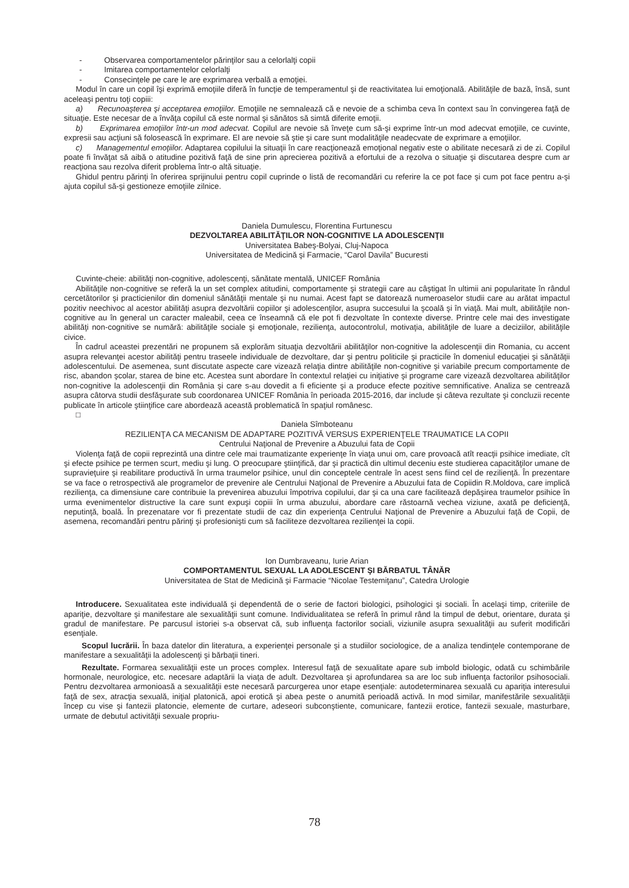- Observarea comportamentelor părinţilor sau a celorlalţi copii
- Imitarea comportamentelor celorlalţi
- Consecinţele pe care le are exprimarea verbală a emoţiei.
Modul în care un copil îşi exprimă emoţiile diferă în funcţie de temperamentul şi de reactivitatea lui emoţională. Abilităţile de bază, însă, sunt aceleaşi pentru toţi copiii:
a) Recunoaşterea şi acceptarea emoţiilor. Emoţiile ne semnalează că e nevoie de a schimba ceva în context sau în convingerea faţă de situaţie. Este necesar de a învăţa copilul că este normal şi sănătos să simtă diferite emoţii.
b) Exprimarea emoţiilor într-un mod adecvat. Copilul are nevoie să înveţe cum să-şi exprime într-un mod adecvat emoţiile, ce cuvinte, expresii sau acţiuni să folosească în exprimare. El are nevoie să ştie şi care sunt modalităţile neadecvate de exprimare a emoţiilor.
c) Managementul emoţiilor. Adaptarea copilului la situaţii în care reacţionează emoţional negativ este o abilitate necesară zi de zi. Copilul poate fi învăţat să aibă o atitudine pozitivă faţă de sine prin aprecierea pozitivă a efortului de a rezolva o situaţie şi discutarea despre cum ar reacţiona sau rezolva diferit problema într-o altă situaţie.
Ghidul pentru părinţi în oferirea sprijinului pentru copil cuprinde o listă de recomandări cu referire la ce pot face şi cum pot face pentru a-şi ajuta copilul să-şi gestioneze emoţiile zilnice.
Daniela Dumulescu, Florentina Furtunescu
DEZVOLTAREA ABILITĂŢILOR NON-COGNITIVE LA ADOLESCENŢII
Universitatea Babeş-Bolyai, Cluj-Napoca
Universitatea de Medicină şi Farmacie, “Carol Davila” Bucuresti
Cuvinte-cheie: abilităţi non-cognitive, adolescenţi, sănătate mentală, UNICEF România
Abilităţile non-cognitive se referă la un set complex atitudini, comportamente şi strategii care au câştigat în ultimii ani popularitate în rândul cercetătorilor şi practicienilor din domeniul sănătăţii mentale şi nu numai. Acest fapt se datorează numeroaselor studii care au arătat impactul pozitiv neechivoc al acestor abilităţi asupra dezvoltării copiilor şi adolescenţilor, asupra succesului la şcoală şi în viaţă. Mai mult, abilităţile non-cognitive au în general un caracter maleabil, ceea ce înseamnă că ele pot fi dezvoltate în contexte diverse. Printre cele mai des investigate abilităţi non-cognitive se numără: abilităţile sociale şi emoţionale, rezilienţa, autocontrolul, motivaţia, abilităţile de luare a deciziilor, abilităţile civice.
În cadrul aceastei prezentări ne propunem să explorăm situaţia dezvoltării abilităţilor non-cognitive la adolescenţii din Romania, cu accent asupra relevanţei acestor abilităţi pentru traseele individuale de dezvoltare, dar şi pentru politicile şi practicile în domeniul educaţiei şi sănătăţii adolescentului. De asemenea, sunt discutate aspecte care vizează relaţia dintre abilităţile non-cognitive şi variabile precum comportamente de risc, abandon şcolar, starea de bine etc. Acestea sunt abordare în contextul relaţiei cu iniţiative şi programe care vizează dezvoltarea abilităţilor non-cognitive la adolescenţii din România şi care s-au dovedit a fi eficiente şi a produce efecte pozitive semnificative. Analiza se centrează asupra câtorva studii desfăşurate sub coordonarea UNICEF România în perioada 2015-2016, dar include şi câteva rezultate şi concluzii recente publicate în articole ştiinţifice care abordează această problematică în spaţiul românesc.
□
Daniela Sîmboteanu
REZILIENŢA CA MECANISM DE ADAPTARE POZITIVĂ VERSUS EXPERIENŢELE TRAUMATICE LA COPII
Centrului Naţional de Prevenire a Abuzului fata de Copii
Violenţa faţă de copii reprezintă una dintre cele mai traumatizante experienţe în viaţa unui om, care provoacă atît reacţii psihice imediate, cît şi efecte psihice pe termen scurt, mediu şi lung. O preocupare ştiinţifică, dar şi practică din ultimul deceniu este studierea capacităţilor umane de supravieţuire şi reabilitare productivă în urma traumelor psihice, unul din conceptele centrale în acest sens fiind cel de rezilienţă. În prezentare se va face o retrospectivă ale programelor de prevenire ale Centrului Naţional de Prevenire a Abuzului fata de Copiidin R.Moldova, care implică rezilienţa, ca dimensiune care contribuie la prevenirea abuzului împotriva copilului, dar şi ca una care facilitează depăşirea traumelor psihice în urma evenimentelor distructive la care sunt expuşi copiii în urma abuzului, abordare care răstoarnă vechea viziune, axată pe deficienţă, neputinţă, boală. În prezenatare vor fi prezentate studii de caz din experienţa Centrului Naţional de Prevenire a Abuzului faţă de Copii, de asemena, recomandări pentru părinţi şi profesionişti cum să faciliteze dezvoltarea rezilienţei la copii.
Ion Dumbraveanu, Iurie Arian
COMPORTAMENTUL SEXUAL LA ADOLESCENT ŞI BĂRBATUL TÂNĂR
Universitatea de Stat de Medicină şi Farmacie “Nicolae Testemiţanu”, Catedra Urologie
Introducere. Sexualitatea este individuală şi dependentă de o serie de factori biologici, psihologici şi sociali. În acelaşi timp, criteriile de apariţie, dezvoltare şi manifestare ale sexualităţii sunt comune. Individualitatea se referă în primul rând la timpul de debut, orientare, durata şi gradul de manifestare. Pe parcusul istoriei s-a observat că, sub influenţa factorilor sociali, viziunile asupra sexualităţii au suferit modificări esenţiale.
Scopul lucrării. În baza datelor din literatura, a experienţei personale şi a studiilor sociologice, de a analiza tendinţele contemporane de manifestare a sexualităţii la adolescenţi şi bărbaţii tineri.
Rezultate. Formarea sexualităţii este un proces complex. Interesul faţă de sexualitate apare sub imbold biologic, odată cu schimbările hormonale, neurologice, etc. necesare adaptării la viaţa de adult. Dezvoltarea şi aprofundarea sa are loc sub influenţa factorilor psihosociali. Pentru dezvoltarea armonioasă a sexualităţii este necesară parcurgerea unor etape esenţiale: autodeterminarea sexuală cu apariţia interesului faţă de sex, atracţia sexuală, iniţial platonică, apoi erotică şi abea peste o anumită perioadă activă. In mod similar, manifestările sexualităţii încep cu vise şi fantezii platoncie, elemente de curtare, adeseori subconştiente, comunicare, fantezii erotice, fantezii sexuale, masturbare, urmate de debutul activităţii sexuale propriu-
78